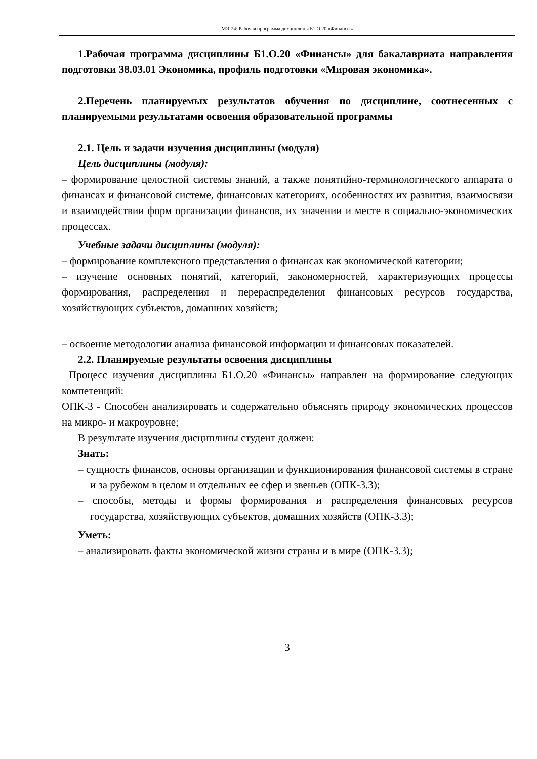МЭ-24: Рабочая программа дисциплины Б1.О.20 «Финансы»
1.Рабочая программа дисциплины Б1.О.20 «Финансы» для бакалавриата направления подготовки 38.03.01 Экономика, профиль подготовки «Мировая экономика».
2.Перечень планируемых результатов обучения по дисциплине, соотнесенных с планируемыми результатами освоения образовательной программы
2.1. Цель и задачи изучения дисциплины (модуля)
Цель дисциплины (модуля):
– формирование целостной системы знаний, а также понятийно-терминологического аппарата о финансах и финансовой системе, финансовых категориях, особенностях их развития, взаимосвязи и взаимодействии форм организации финансов, их значении и месте в социально-экономических процессах.
Учебные задачи дисциплины (модуля):
– формирование комплексного представления о финансах как экономической категории;
– изучение основных понятий, категорий, закономерностей, характеризующих процессы формирования, распределения и перераспределения финансовых ресурсов государства, хозяйствующих субъектов, домашних хозяйств;
– освоение методологии анализа финансовой информации и финансовых показателей.
2.2. Планируемые результаты освоения дисциплины
Процесс изучения дисциплины Б1.О.20 «Финансы» направлен на формирование следующих компетенций:
ОПК-3 - Способен анализировать и содержательно объяснять природу экономических процессов на микро- и макроуровне;
В результате изучения дисциплины студент должен:
Знать:
– сущность финансов, основы организации и функционирования финансовой системы в стране и за рубежом в целом и отдельных ее сфер и звеньев (ОПК-3.3);
– способы, методы и формы формирования и распределения финансовых ресурсов государства, хозяйствующих субъектов, домашних хозяйств (ОПК-3.3);
Уметь:
– анализировать факты экономической жизни страны и в мире (ОПК-3.3);
3